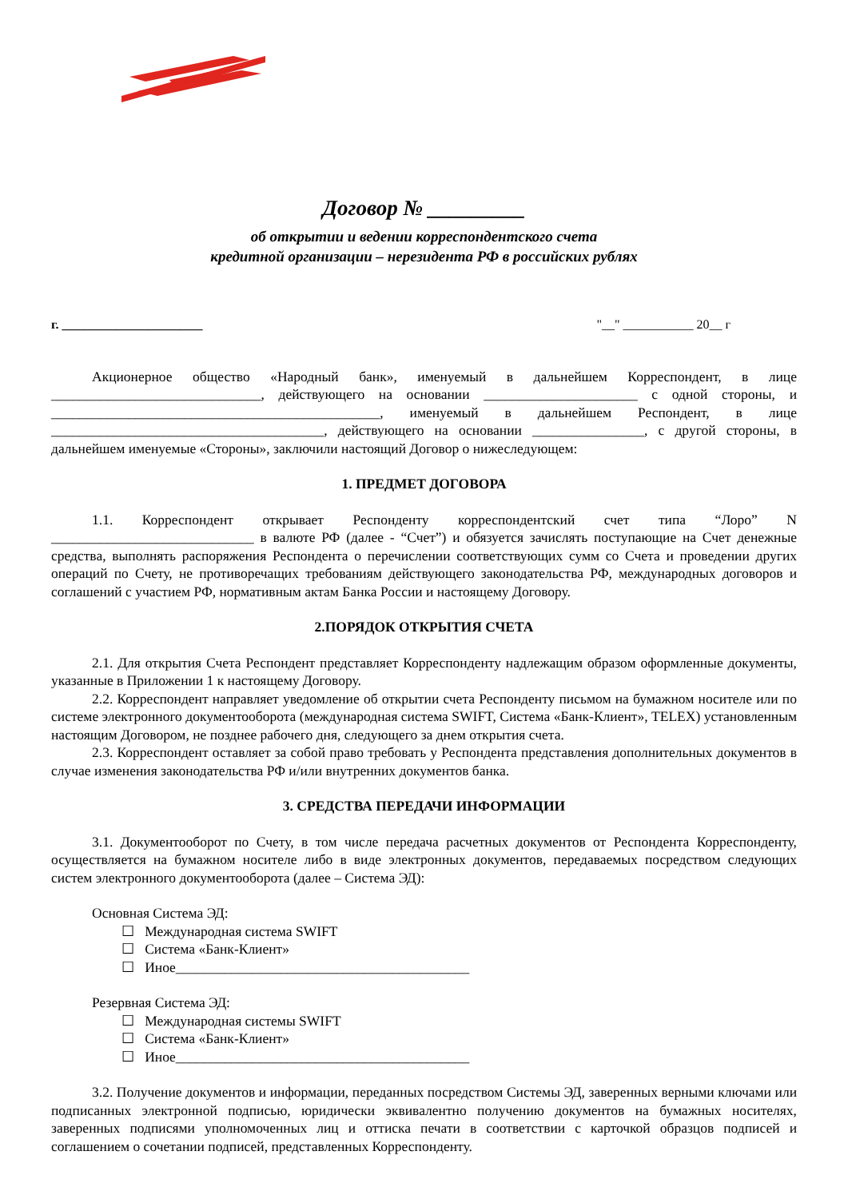Договор № _________
об открытии и ведении корреспондентского счета
кредитной организации – нерезидента РФ в российских рублях
г. ______________________ "__" ___________ 20__ г
Акционерное общество «Народный банк», именуемый в дальнейшем Корреспондент, в лице ______________________________, действующего на основании ______________________ с одной стороны, и _______________________________________________, именуемый в дальнейшем Респондент, в лице _______________________________________, действующего на основании ________________, с другой стороны, в дальнейшем именуемые «Стороны», заключили настоящий Договор о нижеследующем:
1. ПРЕДМЕТ ДОГОВОРА
1.1. Корреспондент открывает Респонденту корреспондентский счет типа “Лоро” N _____________________________ в валюте РФ (далее - “Счет”) и обязуется зачислять поступающие на Счет денежные средства, выполнять распоряжения Респондента о перечислении соответствующих сумм со Счета и проведении других операций по Счету, не противоречащих требованиям действующего законодательства РФ, международных договоров и соглашений с участием РФ, нормативным актам Банка России и настоящему Договору.
2.ПОРЯДОК ОТКРЫТИЯ СЧЕТА
2.1. Для открытия Счета Респондент представляет Корреспонденту надлежащим образом оформленные документы, указанные в Приложении 1 к настоящему Договору.
2.2. Корреспондент направляет уведомление об открытии счета Респонденту письмом на бумажном носителе или по системе электронного документооборота (международная система SWIFT, Система «Банк-Клиент», TELEX) установленным настоящим Договором, не позднее рабочего дня, следующего за днем открытия счета.
2.3. Корреспондент оставляет за собой право требовать у Респондента представления дополнительных документов в случае изменения законодательства РФ и/или внутренних документов банка.
3. СРЕДСТВА ПЕРЕДАЧИ ИНФОРМАЦИИ
3.1. Документооборот по Счету, в том числе передача расчетных документов от Респондента Корреспонденту, осуществляется на бумажном носителе либо в виде электронных документов, передаваемых посредством следующих систем электронного документооборота (далее – Система ЭД):
Основная Система ЭД:
☐ Международная система SWIFT
☐ Система «Банк-Клиент»
☐ Иное__________________________________________
Резервная Система ЭД:
☐ Международная системы SWIFT
☐ Система «Банк-Клиент»
☐ Иное__________________________________________
3.2. Получение документов и информации, переданных посредством Системы ЭД, заверенных верными ключами или подписанных электронной подписью, юридически эквивалентно получению документов на бумажных носителях, заверенных подписями уполномоченных лиц и оттиска печати в соответствии с карточкой образцов подписей и соглашением о сочетании подписей, представленных Корреспонденту.